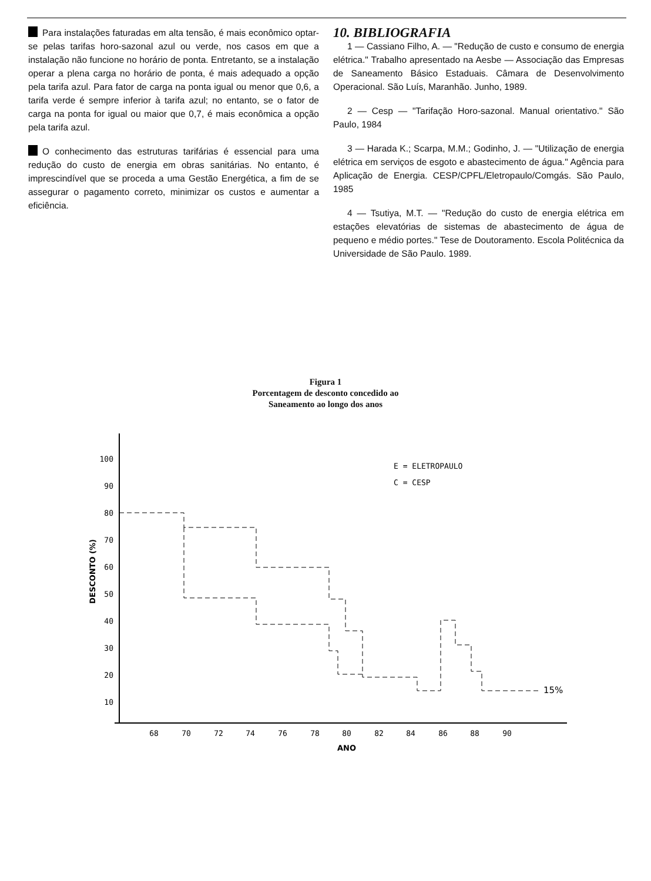Para instalações faturadas em alta tensão, é mais econômico optar-se pelas tarifas horo-sazonal azul ou verde, nos casos em que a instalação não funcione no horário de ponta. Entretanto, se a instalação operar a plena carga no horário de ponta, é mais adequado a opção pela tarifa azul. Para fator de carga na ponta igual ou menor que 0,6, a tarifa verde é sempre inferior à tarifa azul; no entanto, se o fator de carga na ponta for igual ou maior que 0,7, é mais econômica a opção pela tarifa azul.
O conhecimento das estruturas tarifárias é essencial para uma redução do custo de energia em obras sanitárias. No entanto, é imprescindível que se proceda a uma Gestão Energética, a fim de se assegurar o pagamento correto, minimizar os custos e aumentar a eficiência.
10. BIBLIOGRAFIA
1 — Cassiano Filho, A. — "Redução de custo e consumo de energia elétrica." Trabalho apresentado na Aesbe — Associação das Empresas de Saneamento Básico Estaduais. Câmara de Desenvolvimento Operacional. São Luís, Maranhão. Junho, 1989.
2 — Cesp — "Tarifação Horo-sazonal. Manual orientativo." São Paulo, 1984
3 — Harada K.; Scarpa, M.M.; Godinho, J. — "Utilização de energia elétrica em serviços de esgoto e abastecimento de água." Agência para Aplicação de Energia. CESP/CPFL/Eletropaulo/Comgás. São Paulo, 1985
4 — Tsutiya, M.T. — "Redução do custo de energia elétrica em estações elevatórias de sistemas de abastecimento de água de pequeno e médio portes." Tese de Doutoramento. Escola Politécnica da Universidade de São Paulo. 1989.
Figura 1
Porcentagem de desconto concedido ao
Saneamento ao longo dos anos
100
90
80
70
60
50
40
30
20
10
DESCONTO (%)
68
70
72
74
76
78
80
82
84
86
88
90
ANO
E = ELETROPAULO
C = CESP
15%